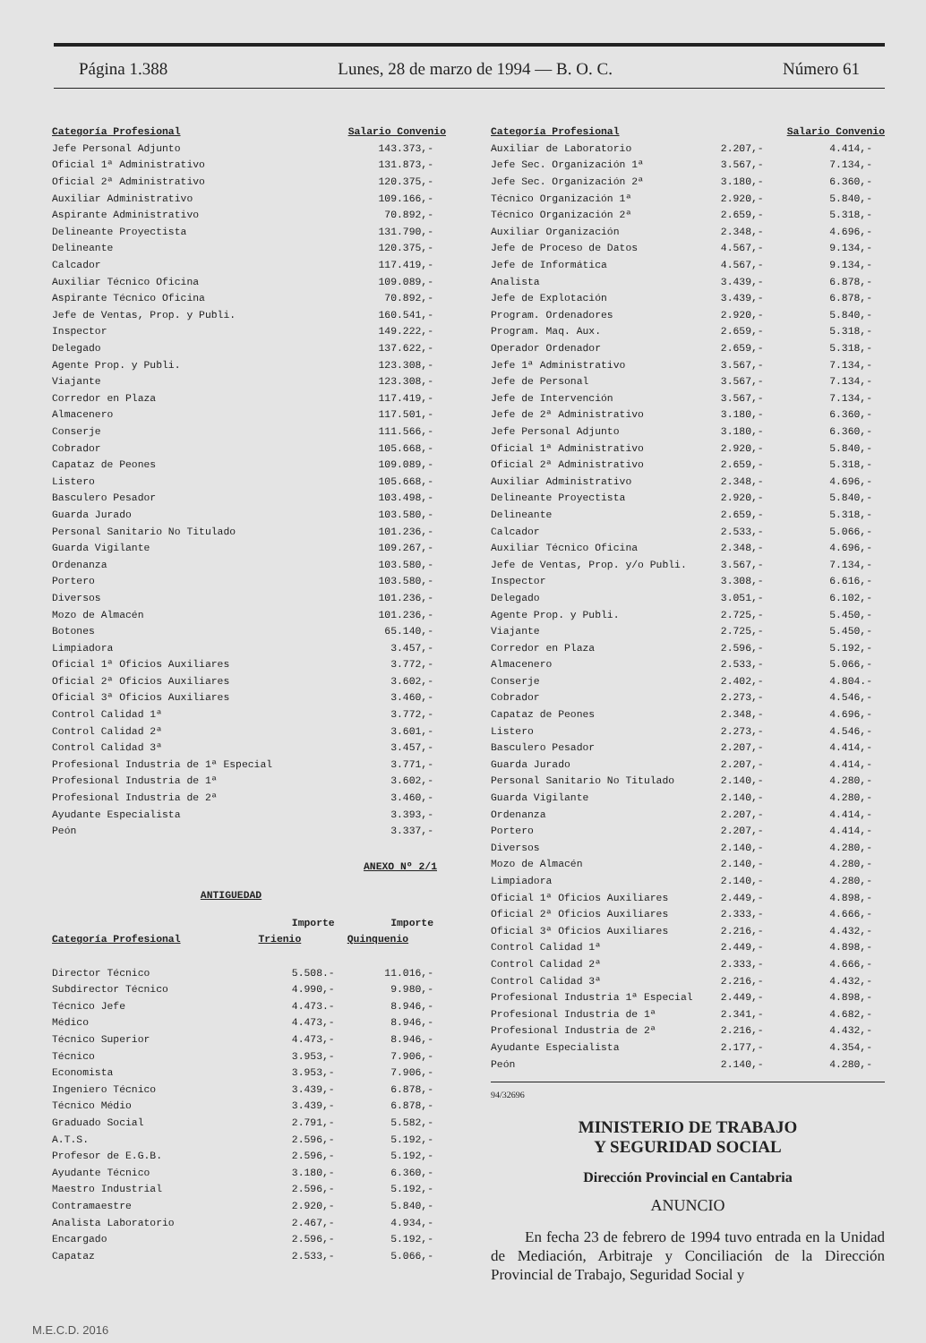Página 1.388 Lunes, 28 de marzo de 1994 — B. O. C. Número 61
| Categoría Profesional | Salario Convenio |
| --- | --- |
| Jefe Personal Adjunto | 143.373,- |
| Oficial 1ª Administrativo | 131.873,- |
| Oficial 2ª Administrativo | 120.375,- |
| Auxiliar Administrativo | 109.166,- |
| Aspirante Administrativo | 70.892,- |
| Delineante Proyectista | 131.790,- |
| Delineante | 120.375,- |
| Calcador | 117.419,- |
| Auxiliar Técnico Oficina | 109.089,- |
| Aspirante Técnico Oficina | 70.892,- |
| Jefe de Ventas, Prop. y Publi. | 160.541,- |
| Inspector | 149.222,- |
| Delegado | 137.622,- |
| Agente Prop. y Publi. | 123.308,- |
| Viajante | 123.308,- |
| Corredor en Plaza | 117.419,- |
| Almacenero | 117.501,- |
| Conserje | 111.566,- |
| Cobrador | 105.668,- |
| Capataz de Peones | 109.089,- |
| Listero | 105.668,- |
| Basculero Pesador | 103.498,- |
| Guarda Jurado | 103.580,- |
| Personal Sanitario No Titulado | 101.236,- |
| Guarda Vigilante | 109.267,- |
| Ordenanza | 103.580,- |
| Portero | 103.580,- |
| Diversos | 101.236,- |
| Mozo de Almacén | 101.236,- |
| Botones | 65.140,- |
| Limpiadora | 3.457,- |
| Oficial 1ª Oficios Auxiliares | 3.772,- |
| Oficial 2ª Oficios Auxiliares | 3.602,- |
| Oficial 3ª Oficios Auxiliares | 3.460,- |
| Control Calidad 1ª | 3.772,- |
| Control Calidad 2ª | 3.601,- |
| Control Calidad 3ª | 3.457,- |
| Profesional Industria de 1ª Especial | 3.771,- |
| Profesional Industria de 1ª | 3.602,- |
| Profesional Industria de 2ª | 3.460,- |
| Ayudante Especialista | 3.393,- |
| Peón | 3.337,- |
ANEXO Nº 2/1
ANTIGUEDAD
| | Importe | Importe |
| Categoría Profesional | Trienio | Quinquenio |
| Director Técnico | 5.508.- | 11.016,- |
| Subdirector Técnico | 4.990,- | 9.980,- |
| Técnico Jefe | 4.473.- | 8.946,- |
| Médico | 4.473,- | 8.946,- |
| Técnico Superior | 4.473,- | 8.946,- |
| Técnico | 3.953,- | 7.906,- |
| Economista | 3.953,- | 7.906,- |
| Ingeniero Técnico | 3.439,- | 6.878,- |
| Técnico Médio | 3.439,- | 6.878,- |
| Graduado Social | 2.791,- | 5.582,- |
| A.T.S. | 2.596,- | 5.192,- |
| Profesor de E.G.B. | 2.596,- | 5.192,- |
| Ayudante Técnico | 3.180,- | 6.360,- |
| Maestro Industrial | 2.596,- | 5.192,- |
| Contramaestre | 2.920,- | 5.840,- |
| Analista Laboratorio | 2.467,- | 4.934,- |
| Encargado | 2.596,- | 5.192,- |
| Capataz | 2.533,- | 5.066,- |
| Categoría Profesional | | Salario Convenio |
| --- | --- | --- |
| Auxiliar de Laboratorio | 2.207,- | 4.414,- |
| Jefe Sec. Organización 1ª | 3.567,- | 7.134,- |
| Jefe Sec. Organización 2ª | 3.180,- | 6.360,- |
| Técnico Organización 1ª | 2.920,- | 5.840,- |
| Técnico Organización 2ª | 2.659,- | 5.318,- |
| Auxiliar Organización | 2.348,- | 4.696,- |
| Jefe de Proceso de Datos | 4.567,- | 9.134,- |
| Jefe de Informática | 4.567,- | 9.134,- |
| Analista | 3.439,- | 6.878,- |
| Jefe de Explotación | 3.439,- | 6.878,- |
| Program. Ordenadores | 2.920,- | 5.840,- |
| Program. Maq. Aux. | 2.659,- | 5.318,- |
| Operador Ordenador | 2.659,- | 5.318,- |
| Jefe 1ª Administrativo | 3.567,- | 7.134,- |
| Jefe de Personal | 3.567,- | 7.134,- |
| Jefe de Intervención | 3.567,- | 7.134,- |
| Jefe de 2ª Administrativo | 3.180,- | 6.360,- |
| Jefe Personal Adjunto | 3.180,- | 6.360,- |
| Oficial 1ª Administrativo | 2.920,- | 5.840,- |
| Oficial 2ª Administrativo | 2.659,- | 5.318,- |
| Auxiliar Administrativo | 2.348,- | 4.696,- |
| Delineante Proyectista | 2.920,- | 5.840,- |
| Delineante | 2.659,- | 5.318,- |
| Calcador | 2.533,- | 5.066,- |
| Auxiliar Técnico Oficina | 2.348,- | 4.696,- |
| Jefe de Ventas, Prop. y/o Publi. | 3.567,- | 7.134,- |
| Inspector | 3.308,- | 6.616,- |
| Delegado | 3.051,- | 6.102,- |
| Agente Prop. y Publi. | 2.725,- | 5.450,- |
| Viajante | 2.725,- | 5.450,- |
| Corredor en Plaza | 2.596,- | 5.192,- |
| Almacenero | 2.533,- | 5.066,- |
| Conserje | 2.402,- | 4.804.- |
| Cobrador | 2.273,- | 4.546,- |
| Capataz de Peones | 2.348,- | 4.696,- |
| Listero | 2.273,- | 4.546,- |
| Basculero Pesador | 2.207,- | 4.414,- |
| Guarda Jurado | 2.207,- | 4.414,- |
| Personal Sanitario No Titulado | 2.140,- | 4.280,- |
| Guarda Vigilante | 2.140,- | 4.280,- |
| Ordenanza | 2.207,- | 4.414,- |
| Portero | 2.207,- | 4.414,- |
| Diversos | 2.140,- | 4.280,- |
| Mozo de Almacén | 2.140,- | 4.280,- |
| Limpiadora | 2.140,- | 4.280,- |
| Oficial 1ª Oficios Auxiliares | 2.449,- | 4.898,- |
| Oficial 2ª Oficios Auxiliares | 2.333,- | 4.666,- |
| Oficial 3ª Oficios Auxiliares | 2.216,- | 4.432,- |
| Control Calidad 1ª | 2.449,- | 4.898,- |
| Control Calidad 2ª | 2.333,- | 4.666,- |
| Control Calidad 3ª | 2.216,- | 4.432,- |
| Profesional Industria 1ª Especial | 2.449,- | 4.898,- |
| Profesional Industria de 1ª | 2.341,- | 4.682,- |
| Profesional Industria de 2ª | 2.216,- | 4.432,- |
| Ayudante Especialista | 2.177,- | 4.354,- |
| Peón | 2.140,- | 4.280,- |
94/32696
MINISTERIO DE TRABAJO
Y SEGURIDAD SOCIAL
Dirección Provincial en Cantabria
ANUNCIO
En fecha 23 de febrero de 1994 tuvo entrada en la Unidad de Mediación, Arbitraje y Conciliación de la Dirección Provincial de Trabajo, Seguridad Social y
M.E.C.D. 2016